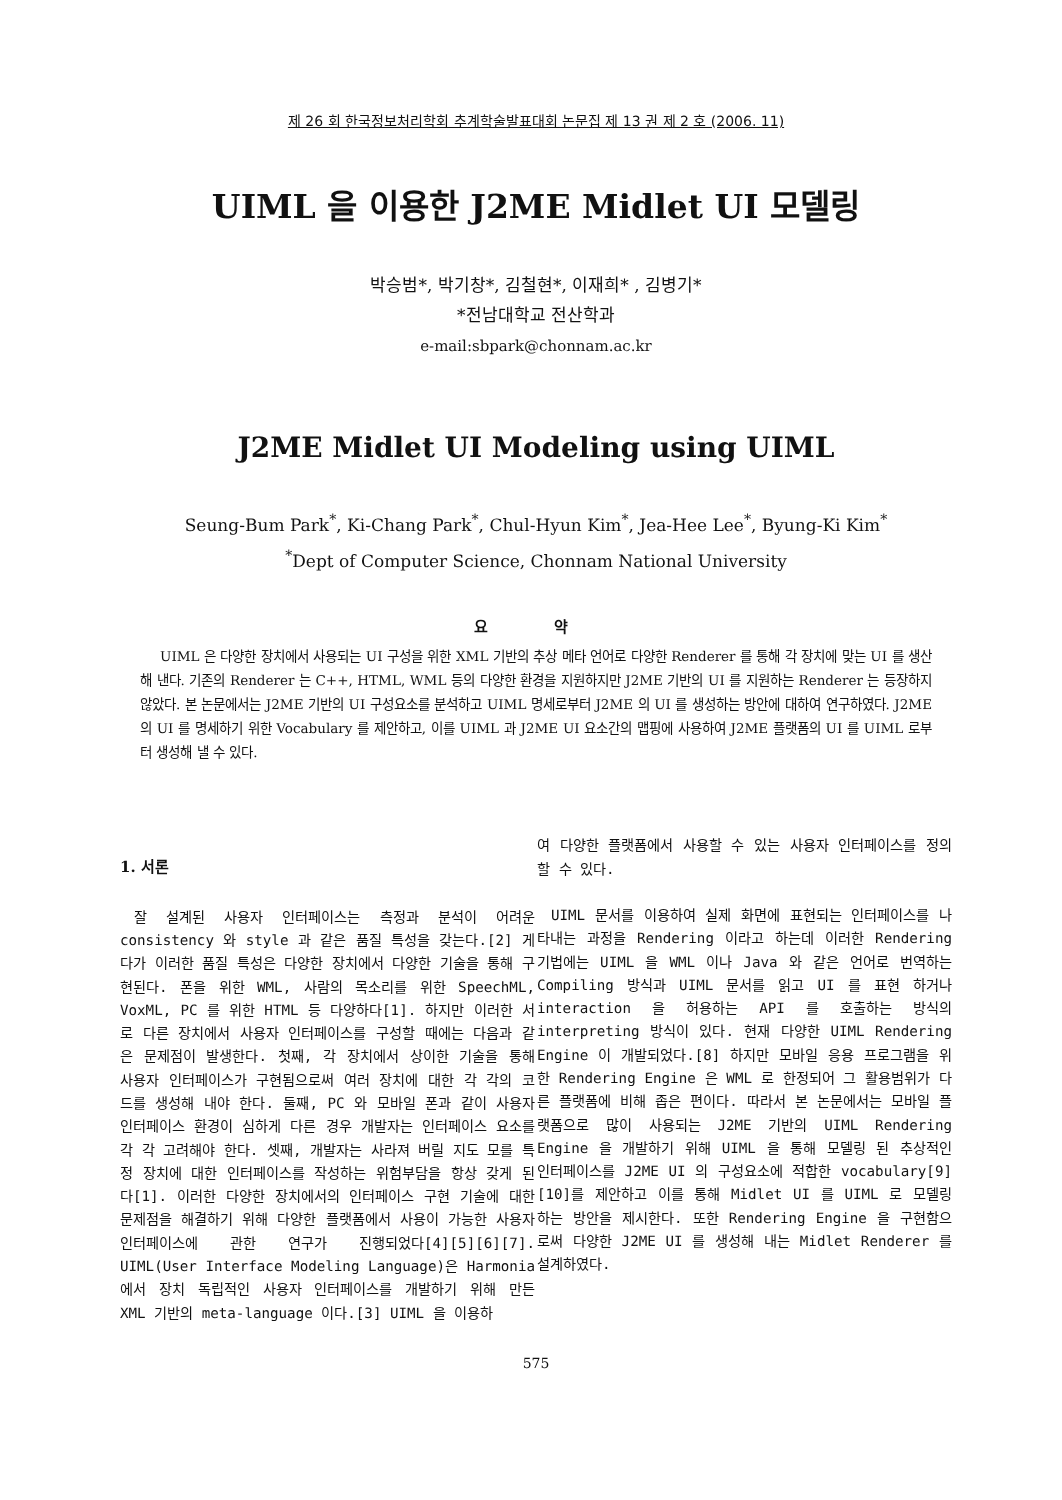제 26 회 한국정보처리학회 추계학술발표대회 논문집 제 13 권 제 2 호 (2006. 11)
UIML 을 이용한 J2ME Midlet UI 모델링
박승범*, 박기창*, 김철현*, 이재희* , 김병기*
*전남대학교 전산학과
e-mail:sbpark@chonnam.ac.kr
J2ME Midlet UI Modeling using UIML
Seung-Bum Park<sup>*</sup>, Ki-Chang Park<sup>*</sup>, Chul-Hyun Kim<sup>*</sup>, Jea-Hee Lee<sup>*</sup>, Byung-Ki Kim<sup>*</sup>
<sup>*</sup> Dept of Computer Science, Chonnam National University
요 약
UIML 은 다양한 장치에서 사용되는 UI 구성을 위한 XML 기반의 추상 메타 언어로 다양한 Renderer 를 통해 각 장치에 맞는 UI 를 생산해 낸다. 기존의 Renderer 는 C++, HTML, WML 등의 다양한 환경을 지원하지만 J2ME 기반의 UI 를 지원하는 Renderer 는 등장하지 않았다. 본 논문에서는 J2ME 기반의 UI 구성요소를 분석하고 UIML 명세로부터 J2ME 의 UI 를 생성하는 방안에 대하여 연구하였다. J2ME 의 UI 를 명세하기 위한 Vocabulary 를 제안하고, 이를 UIML 과 J2ME UI 요소간의 맵핑에 사용하여 J2ME 플랫폼의 UI 를 UIML 로부터 생성해 낼 수 있다.
1. 서론
잘 설계된 사용자 인터페이스는 측정과 분석이 어려운 consistency 와 style 과 같은 품질 특성을 갖는다.[2] 게다가 이러한 품질 특성은 다양한 장치에서 다양한 기술을 통해 구현된다. 폰을 위한 WML, 사람의 목소리를 위한 SpeechML, VoxML, PC 를 위한 HTML 등 다양하다[1]. 하지만 이러한 서로 다른 장치에서 사용자 인터페이스를 구성할 때에는 다음과 같은 문제점이 발생한다. 첫째, 각 장치에서 상이한 기술을 통해 사용자 인터페이스가 구현됨으로써 여러 장치에 대한 각 각의 코드를 생성해 내야 한다. 둘째, PC 와 모바일 폰과 같이 사용자 인터페이스 환경이 심하게 다른 경우 개발자는 인터페이스 요소를 각 각 고려해야 한다. 셋째, 개발자는 사라져 버릴 지도 모를 특정 장치에 대한 인터페이스를 작성하는 위험부담을 항상 갖게 된다[1]. 이러한 다양한 장치에서의 인터페이스 구현 기술에 대한 문제점을 해결하기 위해 다양한 플랫폼에서 사용이 가능한 사용자 인터페이스에 관한 연구가 진행되었다[4][5][6][7]. UIML(User Interface Modeling Language)은 Harmonia 에서 장치 독립적인 사용자 인터페이스를 개발하기 위해 만든 XML 기반의 meta-language 이다.[3] UIML 을 이용하
여 다양한 플랫폼에서 사용할 수 있는 사용자 인터페이스를 정의할 수 있다.
UIML 문서를 이용하여 실제 화면에 표현되는 인터페이스를 나타내는 과정을 Rendering 이라고 하는데 이러한 Rendering 기법에는 UIML 을 WML 이나 Java 와 같은 언어로 번역하는 Compiling 방식과 UIML 문서를 읽고 UI 를 표현 하거나 interaction 을 허용하는 API 를 호출하는 방식의 interpreting 방식이 있다. 현재 다양한 UIML Rendering Engine 이 개발되었다.[8] 하지만 모바일 응용 프로그램을 위한 Rendering Engine 은 WML 로 한정되어 그 활용범위가 다른 플랫폼에 비해 좁은 편이다. 따라서 본 논문에서는 모바일 플랫폼으로 많이 사용되는 J2ME 기반의 UIML Rendering Engine 을 개발하기 위해 UIML 을 통해 모델링 된 추상적인 인터페이스를 J2ME UI 의 구성요소에 적합한 vocabulary[9][10]를 제안하고 이를 통해 Midlet UI 를 UIML 로 모델링 하는 방안을 제시한다. 또한 Rendering Engine 을 구현함으로써 다양한 J2ME UI 를 생성해 내는 Midlet Renderer 를 설계하였다.
575